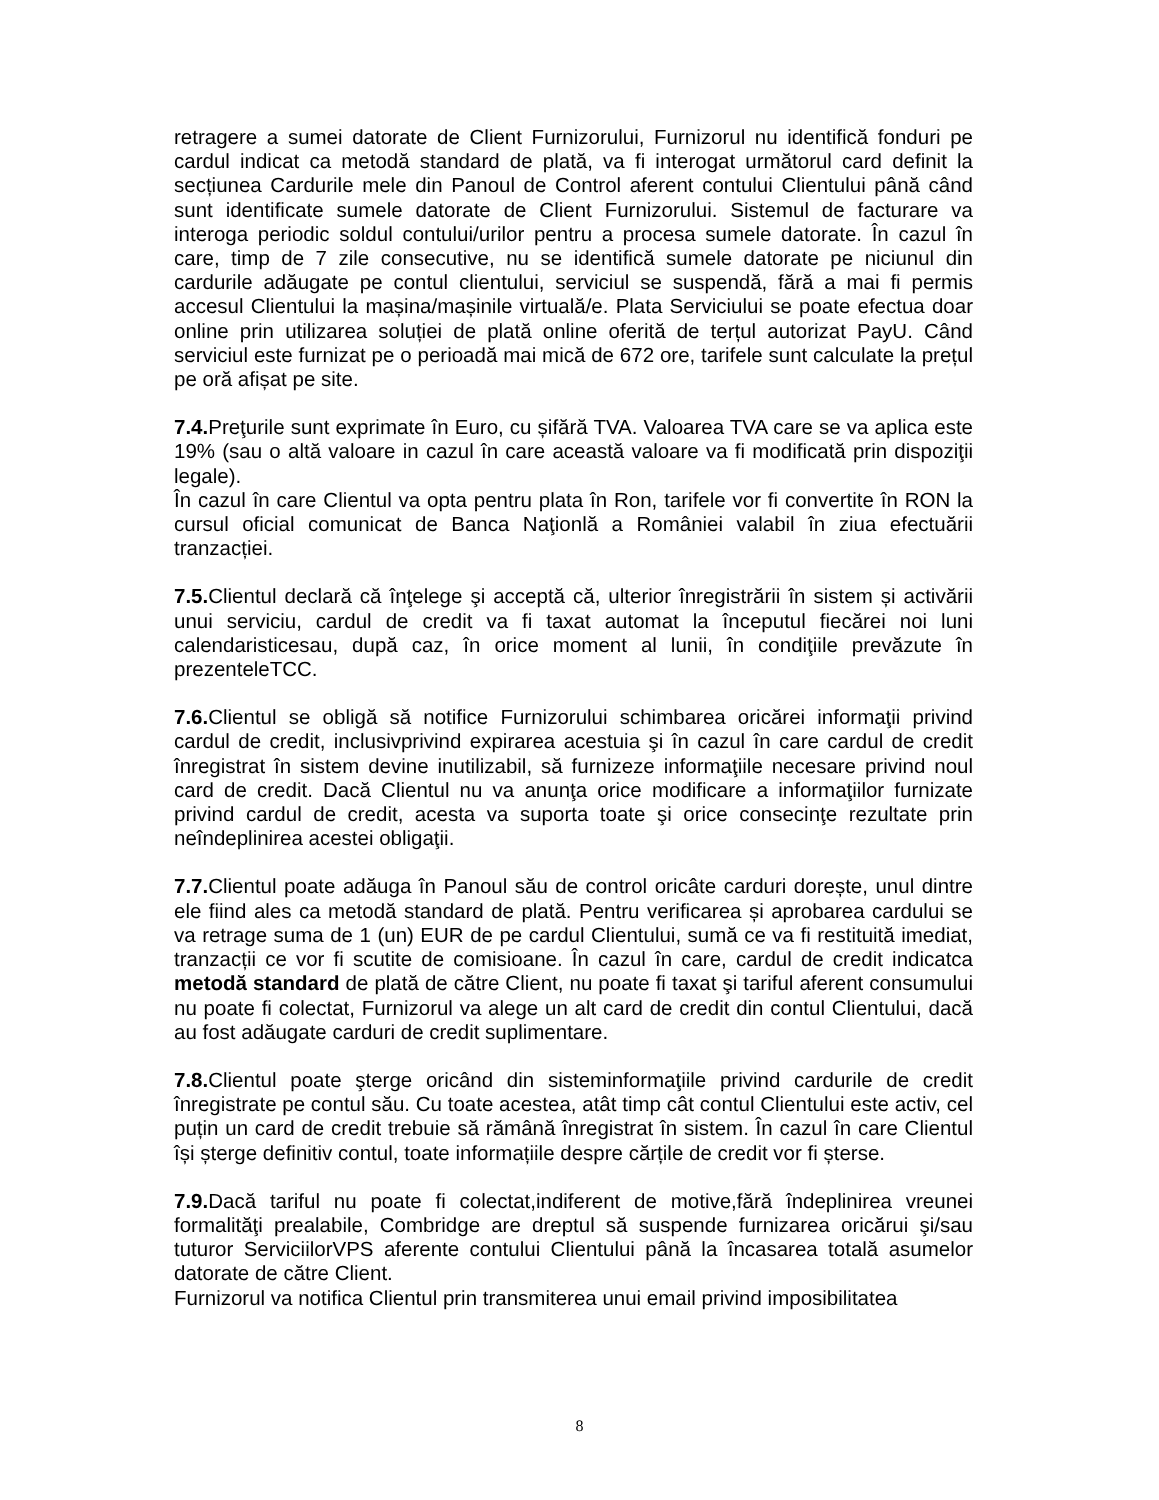retragere a sumei datorate de Client Furnizorului, Furnizorul nu identifică fonduri pe cardul indicat ca metodă standard de plată, va fi interogat următorul card definit la secțiunea Cardurile mele din Panoul de Control aferent contului Clientului până când sunt identificate sumele datorate de Client Furnizorului. Sistemul de facturare va interoga periodic soldul contului/urilor pentru a procesa sumele datorate. În cazul în care, timp de 7 zile consecutive, nu se identifică sumele datorate pe niciunul din cardurile adăugate pe contul clientului, serviciul se suspendă, fără a mai fi permis accesul Clientului la mașina/mașinile virtuală/e. Plata Serviciului se poate efectua doar online prin utilizarea soluției de plată online oferită de terțul autorizat PayU. Când serviciul este furnizat pe o perioadă mai mică de 672 ore, tarifele sunt calculate la prețul pe oră afișat pe site.
7.4. Preţurile sunt exprimate în Euro, cu șifără TVA. Valoarea TVA care se va aplica este 19% (sau o altă valoare in cazul în care această valoare va fi modificată prin dispoziţii legale).
În cazul în care Clientul va opta pentru plata în Ron, tarifele vor fi convertite în RON la cursul oficial comunicat de Banca Naţionlă a României valabil în ziua efectuării tranzacției.
7.5. Clientul declară că înţelege şi acceptă că, ulterior înregistrării în sistem și activării unui serviciu, cardul de credit va fi taxat automat la începutul fiecărei noi luni calendaristicesau, după caz, în orice moment al lunii, în condiţiile prevăzute în prezenteleTCC.
7.6. Clientul se obligă să notifice Furnizorului schimbarea oricărei informaţii privind cardul de credit, inclusivprivind expirarea acestuia şi în cazul în care cardul de credit înregistrat în sistem devine inutilizabil, să furnizeze informaţiile necesare privind noul card de credit. Dacă Clientul nu va anunţa orice modificare a informaţiilor furnizate privind cardul de credit, acesta va suporta toate şi orice consecinţe rezultate prin neîndeplinirea acestei obligaţii.
7.7. Clientul poate adăuga în Panoul său de control oricâte carduri dorește, unul dintre ele fiind ales ca metodă standard de plată. Pentru verificarea și aprobarea cardului se va retrage suma de 1 (un) EUR de pe cardul Clientului, sumă ce va fi restituită imediat, tranzacții ce vor fi scutite de comisioane. În cazul în care, cardul de credit indicatca metodă standard de plată de către Client, nu poate fi taxat şi tariful aferent consumului nu poate fi colectat, Furnizorul va alege un alt card de credit din contul Clientului, dacă au fost adăugate carduri de credit suplimentare.
7.8. Clientul poate şterge oricând din sisteminformaţiile privind cardurile de credit înregistrate pe contul său. Cu toate acestea, atât timp cât contul Clientului este activ, cel puțin un card de credit trebuie să rămână înregistrat în sistem. În cazul în care Clientul își șterge definitiv contul, toate informațiile despre cărțile de credit vor fi șterse.
7.9. Dacă tariful nu poate fi colectat,indiferent de motive,fără îndeplinirea vreunei formalităţi prealabile, Combridge are dreptul să suspende furnizarea oricărui şi/sau tuturor ServiciilorVPS aferente contului Clientului până la încasarea totală asumelor datorate de către Client.
Furnizorul va notifica Clientul prin transmiterea unui email privind imposibilitatea
8